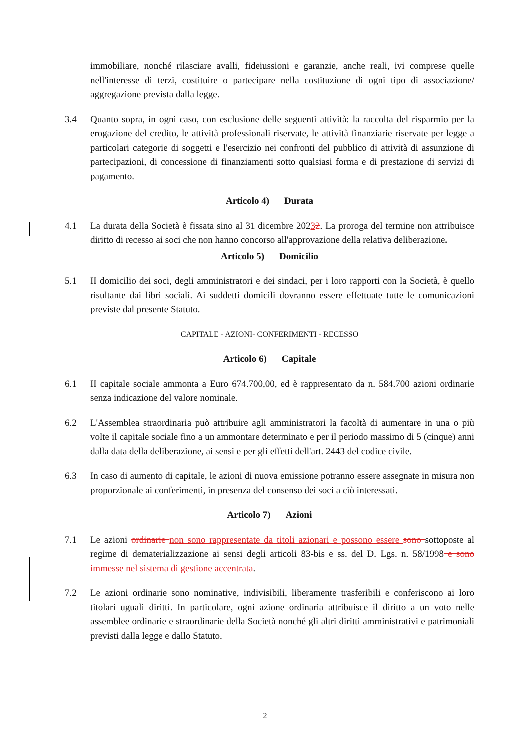immobiliare, nonché rilasciare avalli, fideiussioni e garanzie, anche reali, ivi comprese quelle nell'interesse di terzi, costituire o partecipare nella costituzione di ogni tipo di associazione/ aggregazione prevista dalla legge.
3.4 Quanto sopra, in ogni caso, con esclusione delle seguenti attività: la raccolta del risparmio per la erogazione del credito, le attività professionali riservate, le attività finanziarie riservate per legge a particolari categorie di soggetti e l'esercizio nei confronti del pubblico di attività di assunzione di partecipazioni, di concessione di finanziamenti sotto qualsiasi forma e di prestazione di servizi di pagamento.
Articolo 4) Durata
4.1 La durata della Società è fissata sino al 31 dicembre 20232. La proroga del termine non attribuisce diritto di recesso ai soci che non hanno concorso all'approvazione della relativa deliberazione.
Articolo 5) Domicilio
5.1 II domicilio dei soci, degli amministratori e dei sindaci, per i loro rapporti con la Società, è quello risultante dai libri sociali. Ai suddetti domicili dovranno essere effettuate tutte le comunicazioni previste dal presente Statuto.
CAPITALE - AZIONI- CONFERIMENTI - RECESSO
Articolo 6) Capitale
6.1 II capitale sociale ammonta a Euro 674.700,00, ed è rappresentato da n. 584.700 azioni ordinarie senza indicazione del valore nominale.
6.2 L'Assemblea straordinaria può attribuire agli amministratori la facoltà di aumentare in una o più volte il capitale sociale fino a un ammontare determinato e per il periodo massimo di 5 (cinque) anni dalla data della deliberazione, ai sensi e per gli effetti dell'art. 2443 del codice civile.
6.3 In caso di aumento di capitale, le azioni di nuova emissione potranno essere assegnate in misura non proporzionale ai conferimenti, in presenza del consenso dei soci a ciò interessati.
Articolo 7) Azioni
7.1 Le azioni ordinarie non sono rappresentate da titoli azionari e possono essere sono sottoposte al regime di dematerializzazione ai sensi degli articoli 83-bis e ss. del D. Lgs. n. 58/1998 e sono immesse nel sistema di gestione accentrata.
7.2 Le azioni ordinarie sono nominative, indivisibili, liberamente trasferibili e conferiscono ai loro titolari uguali diritti. In particolare, ogni azione ordinaria attribuisce il diritto a un voto nelle assemblee ordinarie e straordinarie della Società nonché gli altri diritti amministrativi e patrimoniali previsti dalla legge e dallo Statuto.
2